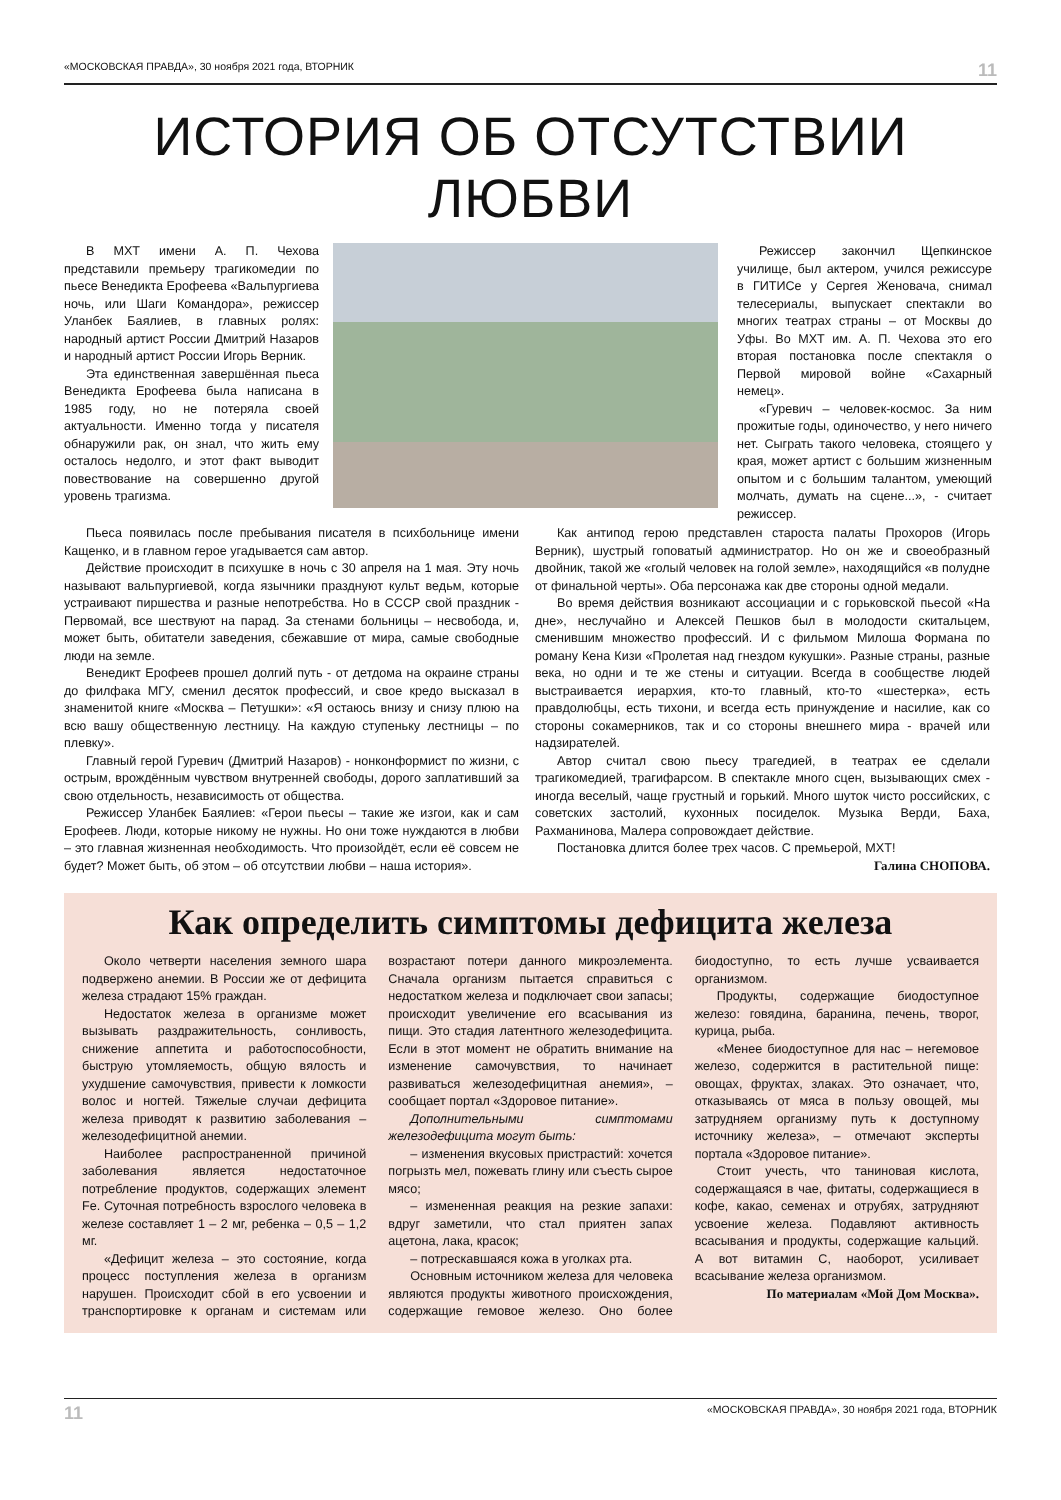«МОСКОВСКАЯ ПРАВДА», 30 ноября 2021 года, ВТОРНИК 11
ИСТОРИЯ ОБ ОТСУТСТВИИ ЛЮБВИ
В МХТ имени А. П. Чехова представили премьеру трагикомедии по пьесе Венедикта Ерофеева «Вальпургиева ночь, или Шаги Командора», режиссер Уланбек Баялиев, в главных ролях: народный артист России Дмитрий Назаров и народный артист России Игорь Верник.
Эта единственная завершённая пьеса Венедикта Ерофеева была написана в 1985 году, но не потеряла своей актуальности. Именно тогда у писателя обнаружили рак, он знал, что жить ему осталось недолго, и этот факт выводит повествование на совершенно другой уровень трагизма.
Режиссер закончил Щепкинское училище, был актером, учился режиссуре в ГИТИСе у Сергея Женовача, снимал телесериалы, выпускает спектакли во многих театрах страны – от Москвы до Уфы. Во МХТ им. А. П. Чехова это его вторая постановка после спектакля о Первой мировой войне «Сахарный немец».
«Гуревич – человек-космос. За ним прожитые годы, одиночество, у него ничего нет. Сыграть такого человека, стоящего у края, может артист с большим жизненным опытом и с большим талантом, умеющий молчать, думать на сцене...», - считает режиссер.
Пьеса появилась после пребывания писателя в психбольнице имени Кащенко, и в главном герое угадывается сам автор.
Действие происходит в психушке в ночь с 30 апреля на 1 мая. Эту ночь называют вальпургиевой, когда язычники празднуют культ ведьм, которые устраивают пиршества и разные непотребства. Но в СССР свой праздник - Первомай, все шествуют на парад. За стенами больницы – несвобода, и, может быть, обитатели заведения, сбежавшие от мира, самые свободные люди на земле.
Венедикт Ерофеев прошел долгий путь - от детдома на окраине страны до филфака МГУ, сменил десяток профессий, и свое кредо высказал в знаменитой книге «Москва – Петушки»: «Я остаюсь внизу и снизу плюю на всю вашу общественную лестницу. На каждую ступеньку лестницы – по плевку».
Главный герой Гуревич (Дмитрий Назаров) - нонконформист по жизни, с острым, врождённым чувством внутренней свободы, дорого заплативший за свою отдельность, независимость от общества.
Режиссер Уланбек Баялиев: «Герои пьесы – такие же изгои, как и сам Ерофеев. Люди, которые никому не нужны. Но они тоже нуждаются в любви – это главная жизненная необходимость. Что произойдёт, если её совсем не будет? Может быть, об этом – об отсутствии любви – наша история».
Как антипод герою представлен староста палаты Прохоров (Игорь Верник), шустрый гоповатый администратор. Но он же и своеобразный двойник, такой же «голый человек на голой земле», находящийся «в полудне от финальной черты». Оба персонажа как две стороны одной медали.
Во время действия возникают ассоциации и с горьковской пьесой «На дне», неслучайно и Алексей Пешков был в молодости скитальцем, сменившим множество профессий. И с фильмом Милоша Формана по роману Кена Кизи «Пролетая над гнездом кукушки». Разные страны, разные века, но одни и те же стены и ситуации. Всегда в сообществе людей выстраивается иерархия, кто-то главный, кто-то «шестерка», есть правдолюбцы, есть тихони, и всегда есть принуждение и насилие, как со стороны сокамерников, так и со стороны внешнего мира - врачей или надзирателей.
Автор считал свою пьесу трагедией, в театрах ее сделали трагикомедией, трагифарсом. В спектакле много сцен, вызывающих смех - иногда веселый, чаще грустный и горький. Много шуток чисто российских, с советских застолий, кухонных посиделок. Музыка Верди, Баха, Рахманинова, Малера сопровождает действие.
Постановка длится более трех часов. С премьерой, МХТ!
Галина СНОПОВА.
Как определить симптомы дефицита железа
Около четверти населения земного шара подвержено анемии. В России же от дефицита железа страдают 15% граждан.
Недостаток железа в организме может вызывать раздражительность, сонливость, снижение аппетита и работоспособности, быструю утомляемость, общую вялость и ухудшение самочувствия, привести к ломкости волос и ногтей. Тяжелые случаи дефицита железа приводят к развитию заболевания – железодефицитной анемии.
Наиболее распространенной причиной заболевания является недостаточное потребление продуктов, содержащих элемент Fe. Суточная потребность взрослого человека в железе составляет 1 – 2 мг, ребенка – 0,5 – 1,2 мг.
«Дефицит железа – это состояние, когда процесс поступления железа в организм нарушен. Происходит сбой в его усвоении и транспортировке к органам и системам или возрастают потери данного микроэлемента. Сначала организм пытается справиться с недостатком железа и подключает свои запасы; происходит увеличение его всасывания из пищи. Это стадия латентного железодефицита. Если в этот момент не обратить внимание на изменение самочувствия, то начинает развиваться железодефицитная анемия», – сообщает портал «Здоровое питание».
Дополнительными симптомами железодефицита могут быть:
– изменения вкусовых пристрастий: хочется погрызть мел, пожевать глину или съесть сырое мясо;
– измененная реакция на резкие запахи: вдруг заметили, что стал приятен запах ацетона, лака, красок;
– потрескавшаяся кожа в уголках рта.
Основным источником железа для человека являются продукты животного происхождения, содержащие гемовое железо. Оно более биодоступно, то есть лучше усваивается организмом.
Продукты, содержащие биодоступное железо: говядина, баранина, печень, творог, курица, рыба.
«Менее биодоступное для нас – негемовое железо, содержится в растительной пище: овощах, фруктах, злаках. Это означает, что, отказываясь от мяса в пользу овощей, мы затрудняем организму путь к доступному источнику железа», – отмечают эксперты портала «Здоровое питание».
Стоит учесть, что таниновая кислота, содержащаяся в чае, фитаты, содержащиеся в кофе, какао, семенах и отрубях, затрудняют усвоение железа. Подавляют активность всасывания и продукты, содержащие кальций. А вот витамин С, наоборот, усиливает всасывание железа организмом.
По материалам «Мой Дом Москва».
11 «МОСКОВСКАЯ ПРАВДА», 30 ноября 2021 года, ВТОРНИК